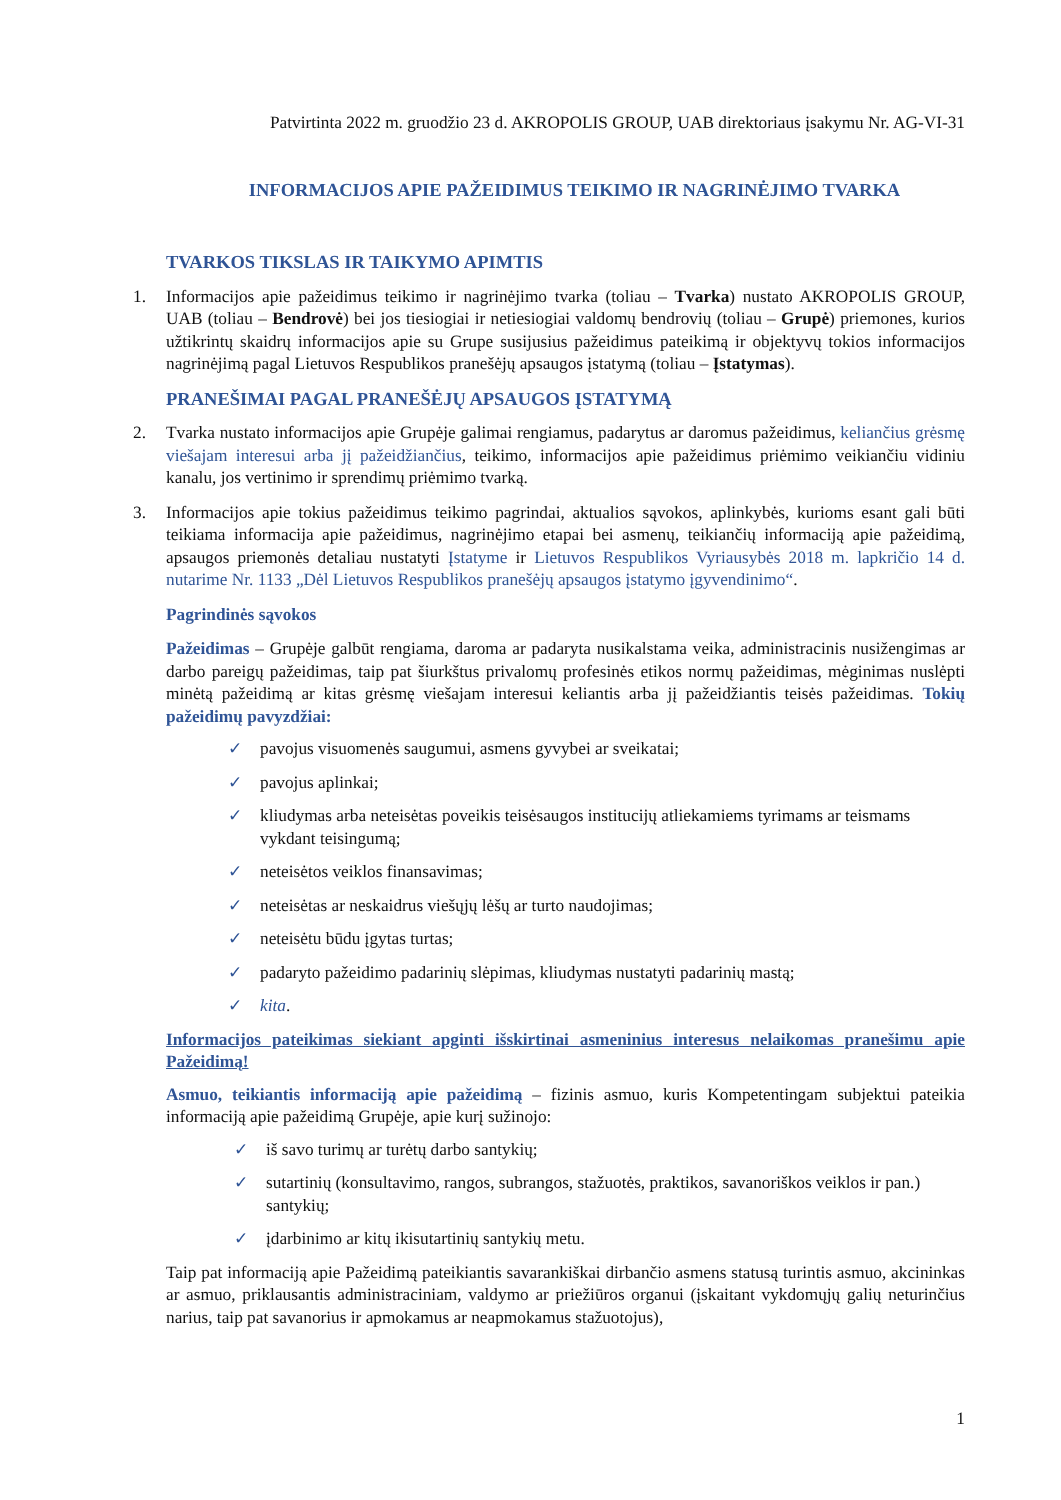Patvirtinta 2022 m. gruodžio 23 d. AKROPOLIS GROUP, UAB direktoriaus įsakymu Nr. AG-VI-31
INFORMACIJOS APIE PAŽEIDIMUS TEIKIMO IR NAGRINĖJIMO TVARKA
TVARKOS TIKSLAS IR TAIKYMO APIMTIS
1. Informacijos apie pažeidimus teikimo ir nagrinėjimo tvarka (toliau – Tvarka) nustato AKROPOLIS GROUP, UAB (toliau – Bendrovė) bei jos tiesiogiai ir netiesiogiai valdomų bendrovių (toliau – Grupė) priemones, kurios užtikrintų skaidrų informacijos apie su Grupe susijusius pažeidimus pateikimą ir objektyvų tokios informacijos nagrinėjimą pagal Lietuvos Respublikos pranešėjų apsaugos įstatymą (toliau – Įstatymas).
PRANEŠIMAI PAGAL PRANEŠĖJŲ APSAUGOS ĮSTATYMĄ
2. Tvarka nustato informacijos apie Grupėje galimai rengiamus, padarytus ar daromus pažeidimus, keliančius grėsmę viešajam interesui arba jį pažeidžiančius, teikimo, informacijos apie pažeidimus priėmimo veikiančiu vidiniu kanalu, jos vertinimo ir sprendimų priėmimo tvarką.
3. Informacijos apie tokius pažeidimus teikimo pagrindai, aktualios sąvokos, aplinkybės, kurioms esant gali būti teikiama informacija apie pažeidimus, nagrinėjimo etapai bei asmenų, teikiančių informaciją apie pažeidimą, apsaugos priemonės detaliau nustatyti Įstatyme ir Lietuvos Respublikos Vyriausybės 2018 m. lapkričio 14 d. nutarime Nr. 1133 „Dėl Lietuvos Respublikos pranešėjų apsaugos įstatymo įgyvendinimo“.
Pagrindinės sąvokos
Pažeidimas – Grupėje galbūt rengiama, daroma ar padaryta nusikalstama veika, administracinis nusižengimas ar darbo pareigų pažeidimas, taip pat šiurkštus privalomų profesinės etikos normų pažeidimas, mėginimas nuslėpti minėtą pažeidimą ar kitas grėsmę viešajam interesui keliantis arba jį pažeidžiantis teisės pažeidimas. Tokių pažeidimų pavyzdžiai:
✓ pavojus visuomenės saugumui, asmens gyvybei ar sveikatai;
✓ pavojus aplinkai;
✓ kliudymas arba neteisėtas poveikis teisėsaugos institucijų atliekamiems tyrimams ar teismams vykdant teisingumą;
✓ neteisėtos veiklos finansavimas;
✓ neteisėtas ar neskaidrus viešųjų lėšų ar turto naudojimas;
✓ neteisėtu būdu įgytas turtas;
✓ padaryto pažeidimo padarinių slėpimas, kliudymas nustatyti padarinių mastą;
✓ kita.
Informacijos pateikimas siekiant apginti išskirtinai asmeninius interesus nelaikomas pranešimu apie Pažeidimą!
Asmuo, teikiantis informaciją apie pažeidimą – fizinis asmuo, kuris Kompetentingam subjektui pateikia informaciją apie pažeidimą Grupėje, apie kurį sužinojo:
✓ iš savo turimų ar turėtų darbo santykių;
✓ sutartinių (konsultavimo, rangos, subrangos, stažuotės, praktikos, savanoriškos veiklos ir pan.) santykių;
✓ įdarbinimo ar kitų ikisutartinių santykių metu.
Taip pat informaciją apie Pažeidimą pateikiantis savarankiškai dirbančio asmens statusą turintis asmuo, akcininkas ar asmuo, priklausantis administraciniam, valdymo ar priežiūros organui (įskaitant vykdomųjų galių neturinčius narius, taip pat savanorius ir apmokamus ar neapmokamus stažuotojus),
1